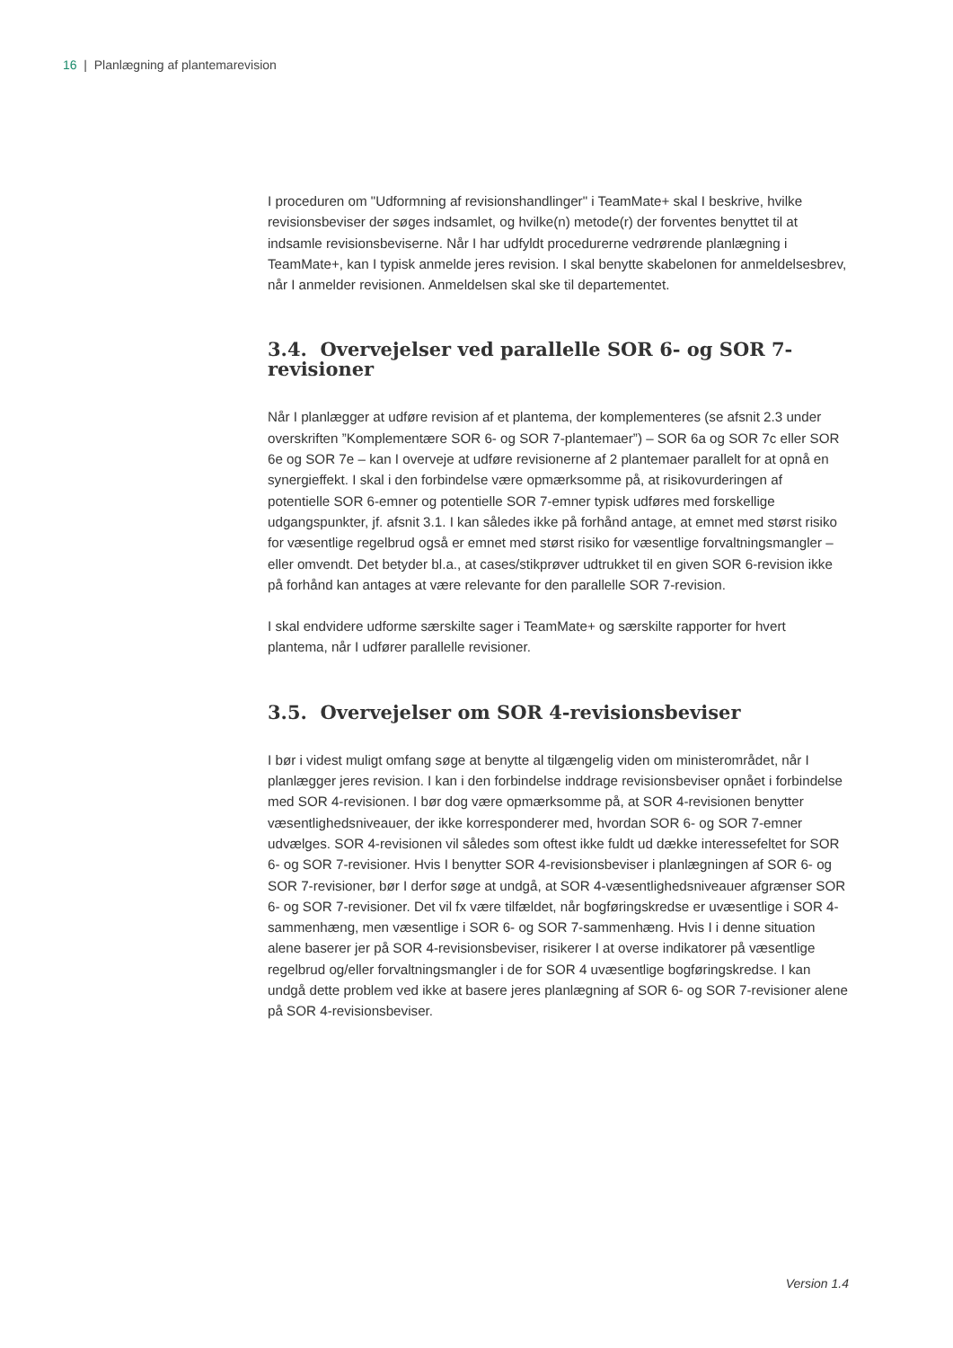16 | Planlægning af plantemarevision
I proceduren om "Udformning af revisionshandlinger" i TeamMate+ skal I beskrive, hvilke revisionsbeviser der søges indsamlet, og hvilke(n) metode(r) der forventes benyttet til at indsamle revisionsbeviserne. Når I har udfyldt procedurerne vedrørende planlægning i TeamMate+, kan I typisk anmelde jeres revision. I skal benytte skabelonen for anmeldelsesbrev, når I anmelder revisionen. Anmeldelsen skal ske til departementet.
3.4. Overvejelser ved parallelle SOR 6- og SOR 7-revisioner
Når I planlægger at udføre revision af et plantema, der komplementeres (se afsnit 2.3 under overskriften ”Komplementære SOR 6- og SOR 7-plantemaer”) – SOR 6a og SOR 7c eller SOR 6e og SOR 7e – kan I overveje at udføre revisionerne af 2 plantemaer parallelt for at opnå en synergieffekt. I skal i den forbindelse være opmærksomme på, at risikovurderingen af potentielle SOR 6-emner og potentielle SOR 7-emner typisk udføres med forskellige udgangspunkter, jf. afsnit 3.1. I kan således ikke på forhånd antage, at emnet med størst risiko for væsentlige regelbrud også er emnet med størst risiko for væsentlige forvaltningsmangler – eller omvendt. Det betyder bl.a., at cases/stikprøver udtrukket til en given SOR 6-revision ikke på forhånd kan antages at være relevante for den parallelle SOR 7-revision.
I skal endvidere udforme særskilte sager i TeamMate+ og særskilte rapporter for hvert plantema, når I udfører parallelle revisioner.
3.5. Overvejelser om SOR 4-revisionsbeviser
I bør i videst muligt omfang søge at benytte al tilgængelig viden om ministerområdet, når I planlægger jeres revision. I kan i den forbindelse inddrage revisionsbeviser opnået i forbindelse med SOR 4-revisionen. I bør dog være opmærksomme på, at SOR 4-revisionen benytter væsentlighedsniveauer, der ikke korresponderer med, hvordan SOR 6- og SOR 7-emner udvælges. SOR 4-revisionen vil således som oftest ikke fuldt ud dække interessefeltet for SOR 6- og SOR 7-revisioner. Hvis I benytter SOR 4-revisionsbeviser i planlægningen af SOR 6- og SOR 7-revisioner, bør I derfor søge at undgå, at SOR 4-væsentlighedsniveauer afgrænser SOR 6- og SOR 7-revisioner. Det vil fx være tilfældet, når bogføringskredse er uvæsentlige i SOR 4-sammenhæng, men væsentlige i SOR 6- og SOR 7-sammenhæng. Hvis I i denne situation alene baserer jer på SOR 4-revisionsbeviser, risikerer I at overse indikatorer på væsentlige regelbrud og/eller forvaltningsmangler i de for SOR 4 uvæsentlige bogføringskredse. I kan undgå dette problem ved ikke at basere jeres planlægning af SOR 6- og SOR 7-revisioner alene på SOR 4-revisionsbeviser.
Version 1.4